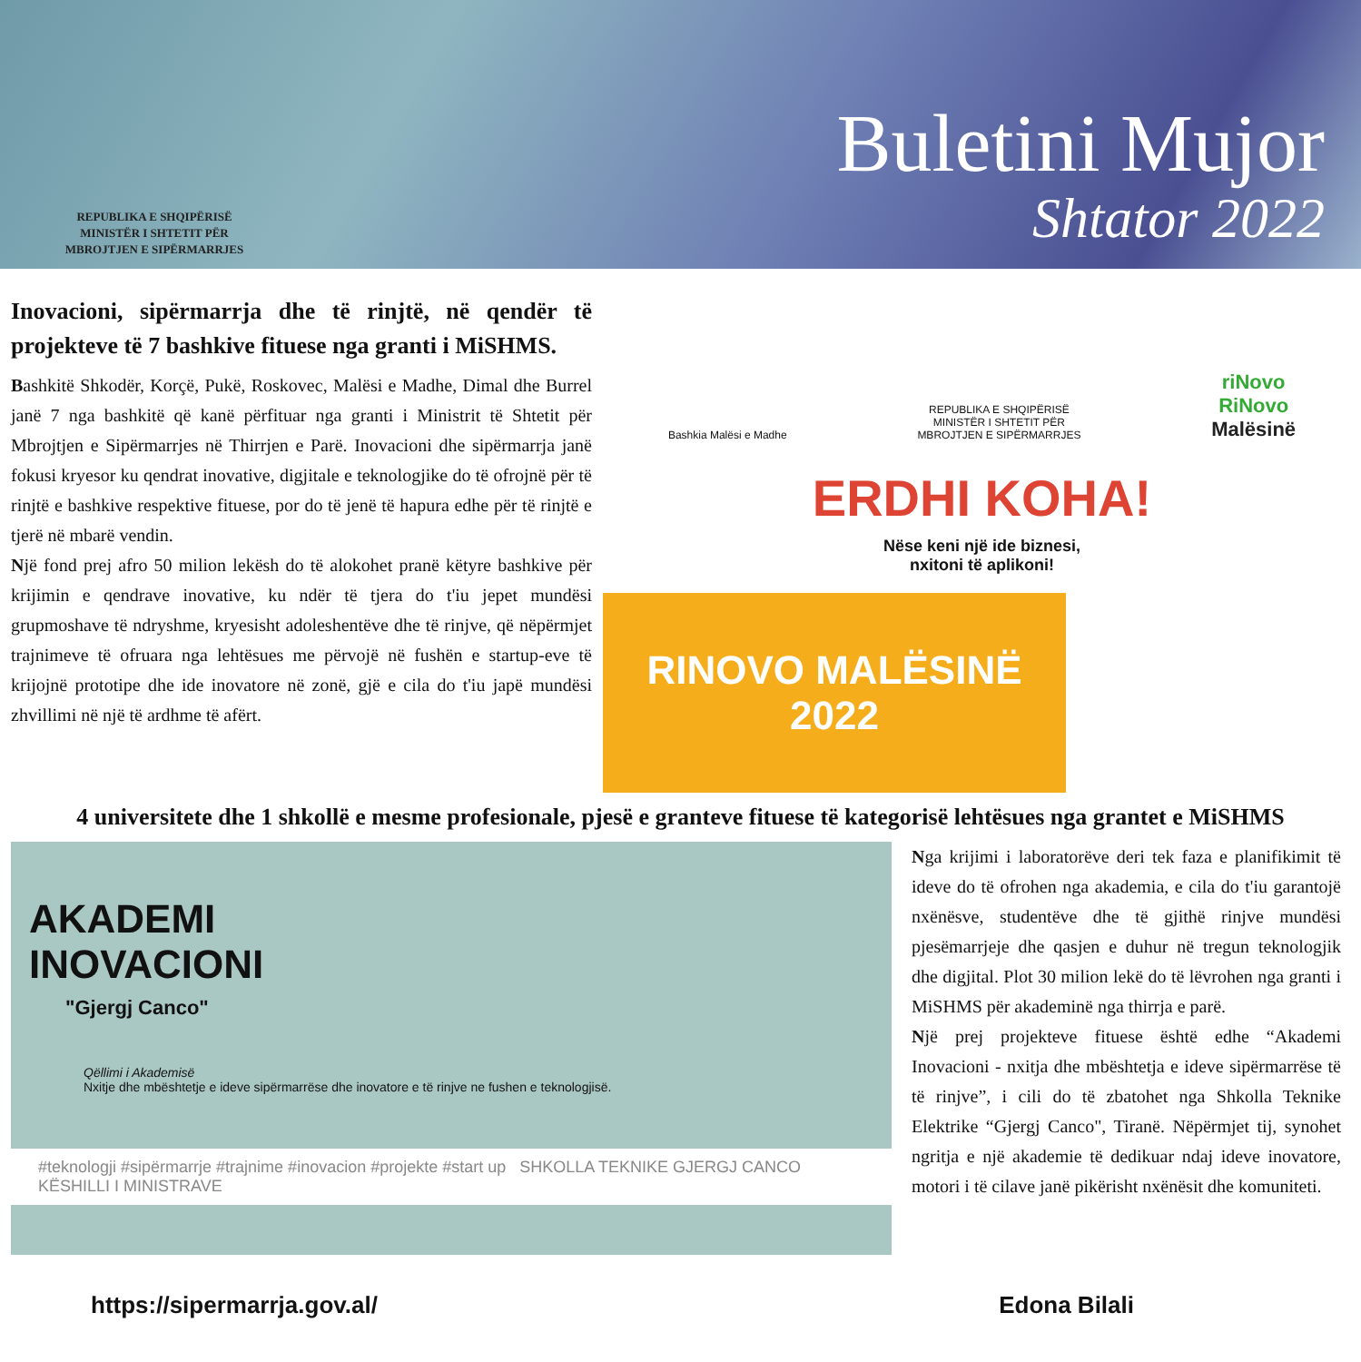REPUBLIKA E SHQIPËRISË
MINISTËR I SHTETIT PËR
MBROJTJEN E SIPËRMARRJES
Buletini Mujor
Shtator 2022
Inovacioni, sipërmarrja dhe të rinjtë, në qendër të projekteve të 7 bashkive fituese nga granti i MiSHMS.
Bashkitë Shkodër, Korçë, Pukë, Roskovec, Malësi e Madhe, Dimal dhe Burrel janë 7 nga bashkitë që kanë përfituar nga granti i Ministrit të Shtetit për Mbrojtjen e Sipërmarrjes në Thirrjen e Parë. Inovacioni dhe sipërmarrja janë fokusi kryesor ku qendrat inovative, digjitale e teknologjike do të ofrojnë për të rinjtë e bashkive respektive fituese, por do të jenë të hapura edhe për të rinjtë e tjerë në mbarë vendin.
Një fond prej afro 50 milion lekësh do të alokohet pranë këtyre bashkive për krijimin e qendrave inovative, ku ndër të tjera do t'iu jepet mundësi grupmoshave të ndryshme, kryesisht adoleshentëve dhe të rinjve, që nëpërmjet trajnimeve të ofruara nga lehtësues me përvojë në fushën e startup-eve të krijojnë prototipe dhe ide inovatore në zonë, gjë e cila do t'iu japë mundësi zhvillimi në një të ardhme të afërt.
Bashkia Malësi e Madhe REPUBLIKA E SHQIPËRISË
MINISTËR I SHTETIT PËR
MBROJTJEN E SIPËRMARRJES riNovo
RiNovo
Malësinë
ERDHI KOHA!
Nëse keni një ide biznesi,
nxitoni të aplikoni!
RINOVO MALËSINË
2022
4 universitete dhe 1 shkollë e mesme profesionale, pjesë e granteve fituese të kategorisë lehtësues nga grantet e MiSHMS
AKADEMI
INOVACIONI
"Gjergj Canco"
Qëllimi i Akademisë
Nxitje dhe mbështetje e ideve sipërmarrëse dhe inovatore e të rinjve ne fushen e teknologjisë.
#teknologji #sipërmarrje #trajnime #inovacion #projekte #start up SHKOLLA TEKNIKE GJERGJ CANCO KËSHILLI I MINISTRAVE
Nga krijimi i laboratorëve deri tek faza e planifikimit të ideve do të ofrohen nga akademia, e cila do t'iu garantojë nxënësve, studentëve dhe të gjithë rinjve mundësi pjesëmarrjeje dhe qasjen e duhur në tregun teknologjik dhe digjital. Plot 30 milion lekë do të lëvrohen nga granti i MiSHMS për akademinë nga thirrja e parë.
Një prej projekteve fituese është edhe “Akademi Inovacioni - nxitja dhe mbështetja e ideve sipërmarrëse të të rinjve”, i cili do të zbatohet nga Shkolla Teknike Elektrike “Gjergj Canco", Tiranë. Nëpërmjet tij, synohet ngritja e një akademie të dedikuar ndaj ideve inovatore, motori i të cilave janë pikërisht nxënësit dhe komuniteti.
https://sipermarrja.gov.al/ Edona Bilali